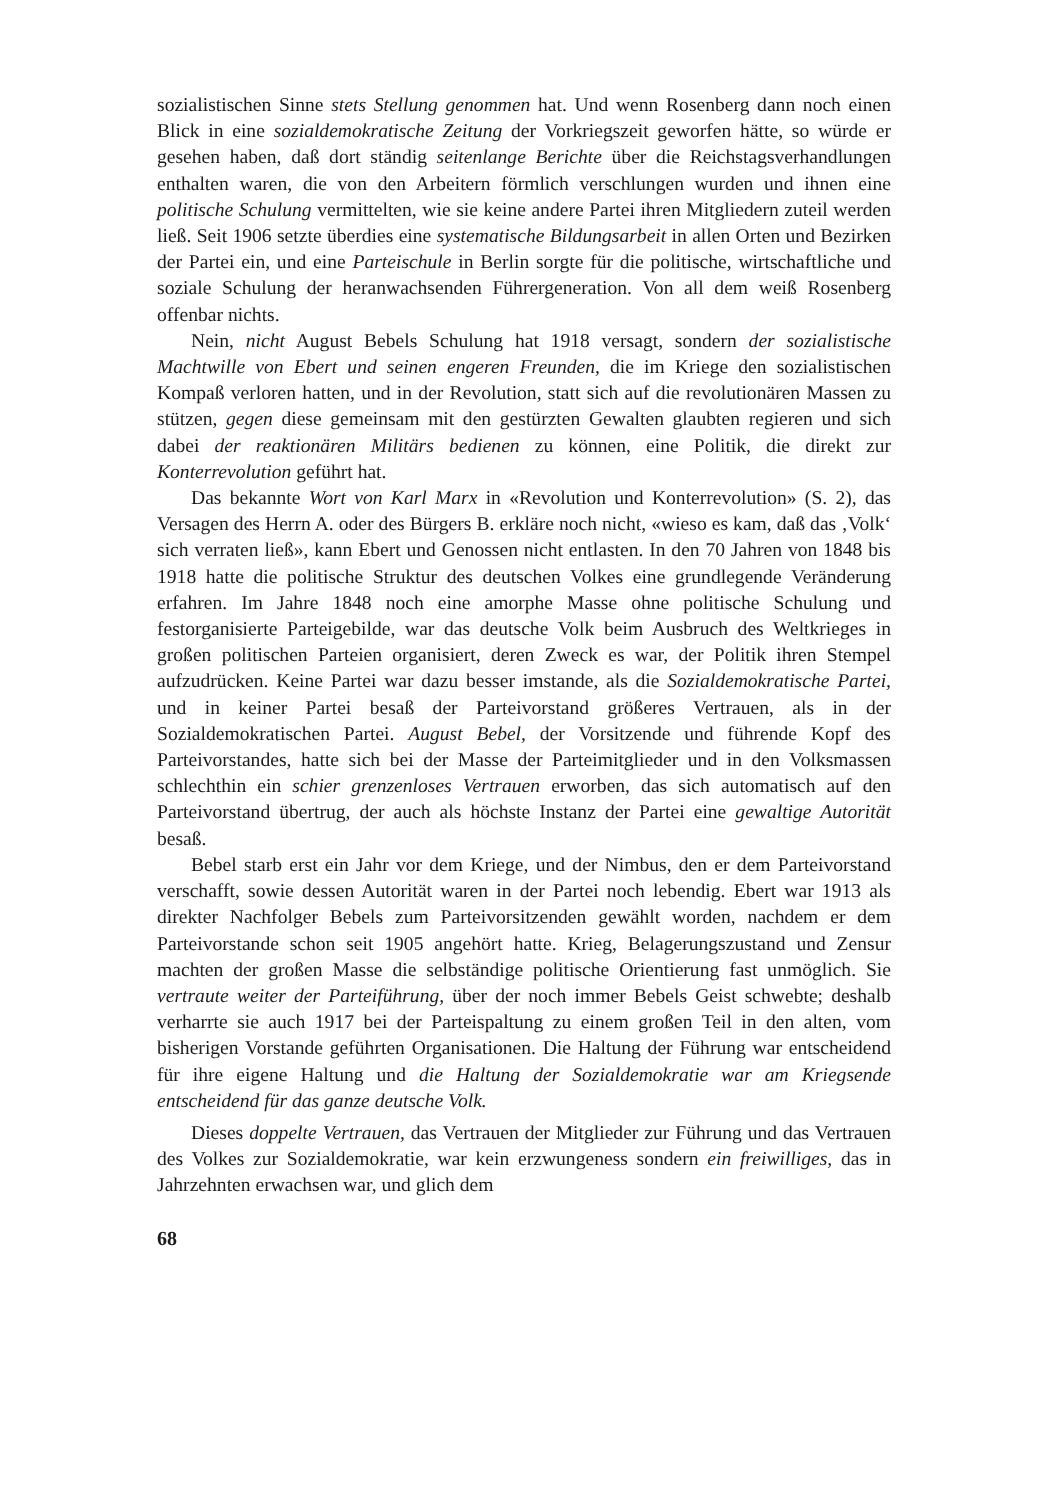sozialistischen Sinne stets Stellung genommen hat. Und wenn Rosenberg dann noch einen Blick in eine sozialdemokratische Zeitung der Vorkriegszeit geworfen hätte, so würde er gesehen haben, daß dort ständig seitenlange Berichte über die Reichstagsverhandlungen enthalten waren, die von den Arbeitern förmlich verschlungen wurden und ihnen eine politische Schulung vermittelten, wie sie keine andere Partei ihren Mitgliedern zuteil werden ließ. Seit 1906 setzte überdies eine systematische Bildungsarbeit in allen Orten und Bezirken der Partei ein, und eine Parteischule in Berlin sorgte für die politische, wirtschaftliche und soziale Schulung der heranwachsenden Führergeneration. Von all dem weiß Rosenberg offenbar nichts.
Nein, nicht August Bebels Schulung hat 1918 versagt, sondern der sozialistische Machtwille von Ebert und seinen engeren Freunden, die im Kriege den sozialistischen Kompaß verloren hatten, und in der Revolution, statt sich auf die revolutionären Massen zu stützen, gegen diese gemeinsam mit den gestürzten Gewalten glaubten regieren und sich dabei der reaktionären Militärs bedienen zu können, eine Politik, die direkt zur Konterrevolution geführt hat.
Das bekannte Wort von Karl Marx in «Revolution und Konterrevolution» (S. 2), das Versagen des Herrn A. oder des Bürgers B. erkläre noch nicht, «wieso es kam, daß das ‚Volk‘ sich verraten ließ», kann Ebert und Genossen nicht entlasten. In den 70 Jahren von 1848 bis 1918 hatte die politische Struktur des deutschen Volkes eine grundlegende Veränderung erfahren. Im Jahre 1848 noch eine amorphe Masse ohne politische Schulung und festorganisierte Parteigebilde, war das deutsche Volk beim Ausbruch des Weltkrieges in großen politischen Parteien organisiert, deren Zweck es war, der Politik ihren Stempel aufzudrücken. Keine Partei war dazu besser imstande, als die Sozialdemokratische Partei, und in keiner Partei besaß der Parteivorstand größeres Vertrauen, als in der Sozialdemokratischen Partei. August Bebel, der Vorsitzende und führende Kopf des Parteivorstandes, hatte sich bei der Masse der Parteimitglieder und in den Volksmassen schlechthin ein schier grenzenloses Vertrauen erworben, das sich automatisch auf den Parteivorstand übertrug, der auch als höchste Instanz der Partei eine gewaltige Autorität besaß.
Bebel starb erst ein Jahr vor dem Kriege, und der Nimbus, den er dem Parteivorstand verschafft, sowie dessen Autorität waren in der Partei noch lebendig. Ebert war 1913 als direkter Nachfolger Bebels zum Parteivorsitzenden gewählt worden, nachdem er dem Parteivorstande schon seit 1905 angehört hatte. Krieg, Belagerungszustand und Zensur machten der großen Masse die selbständige politische Orientierung fast unmöglich. Sie vertraute weiter der Parteiführung, über der noch immer Bebels Geist schwebte; deshalb verharrte sie auch 1917 bei der Parteispaltung zu einem großen Teil in den alten, vom bisherigen Vorstande geführten Organisationen. Die Haltung der Führung war entscheidend für ihre eigene Haltung und die Haltung der Sozialdemokratie war am Kriegsende entscheidend für das ganze deutsche Volk.
Dieses doppelte Vertrauen, das Vertrauen der Mitglieder zur Führung und das Vertrauen des Volkes zur Sozialdemokratie, war kein erzwungeness sondern ein freiwilliges, das in Jahrzehnten erwachsen war, und glich dem
68